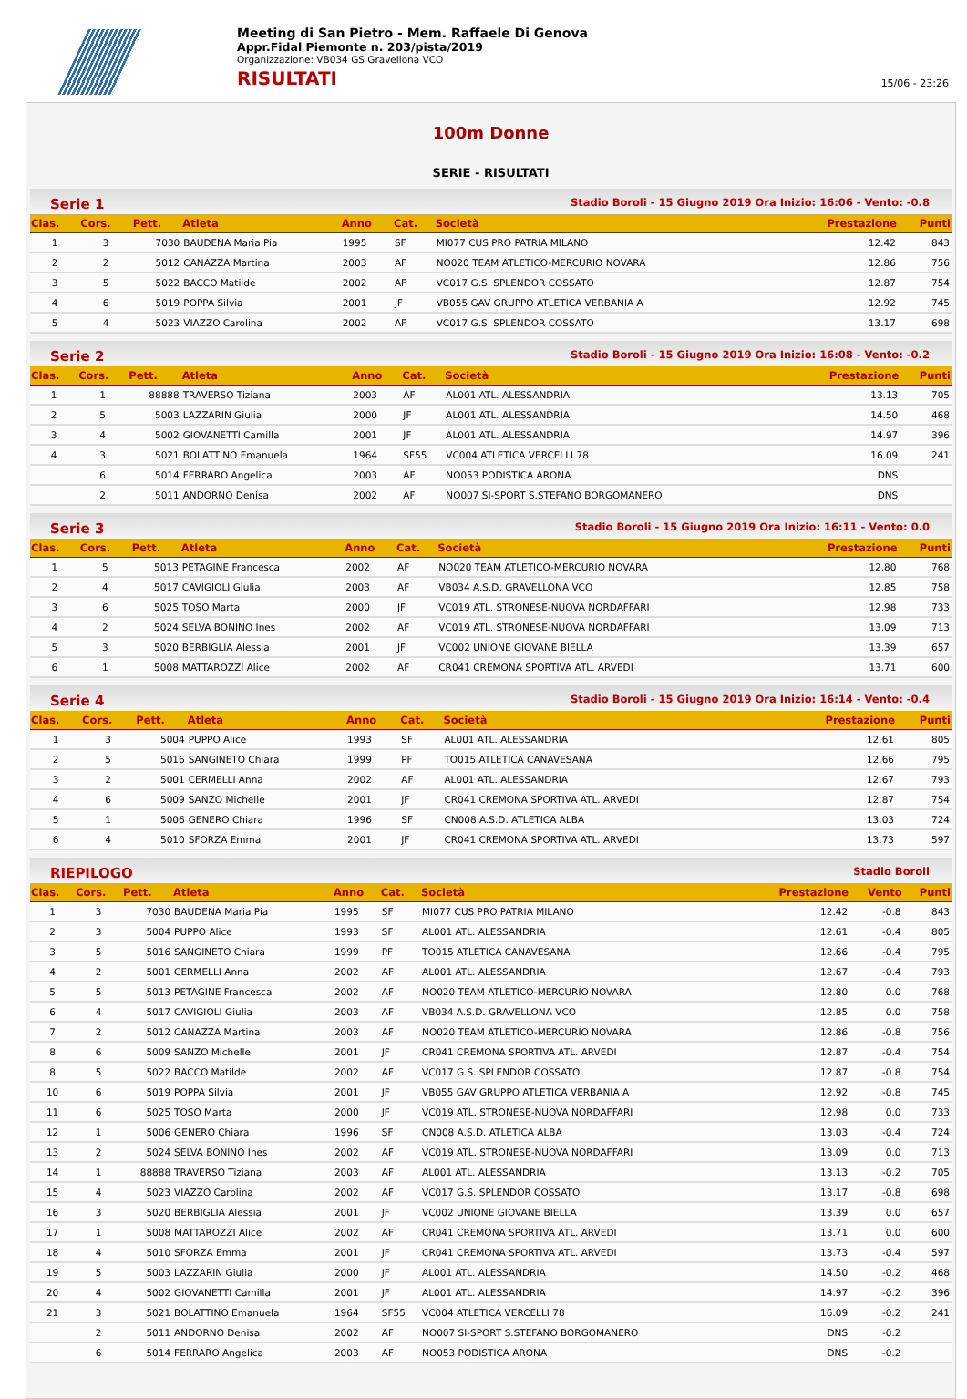Meeting di San Pietro - Mem. Raffaele Di Genova
Appr.Fidal Piemonte n. 203/pista/2019
Organizzazione: VB034 GS Gravellona VCO
RISULTATI 15/06 - 23:26
100m Donne
SERIE - RISULTATI
Serie 1 Stadio Boroli - 15 Giugno 2019 Ora Inizio: 16:06 - Vento: -0.8
| Clas. | Cors. | Pett. | Atleta | Anno | Cat. | Società | Prestazione | Punti |
| --- | --- | --- | --- | --- | --- | --- | --- | --- |
| 1 | 3 | 7030 | BAUDENA Maria Pia | 1995 | SF | MI077 CUS PRO PATRIA MILANO | 12.42 | 843 |
| 2 | 2 | 5012 | CANAZZA Martina | 2003 | AF | NO020 TEAM ATLETICO-MERCURIO NOVARA | 12.86 | 756 |
| 3 | 5 | 5022 | BACCO Matilde | 2002 | AF | VC017 G.S. SPLENDOR COSSATO | 12.87 | 754 |
| 4 | 6 | 5019 | POPPA Silvia | 2001 | JF | VB055 GAV GRUPPO ATLETICA VERBANIA A | 12.92 | 745 |
| 5 | 4 | 5023 | VIAZZO Carolina | 2002 | AF | VC017 G.S. SPLENDOR COSSATO | 13.17 | 698 |
Serie 2 Stadio Boroli - 15 Giugno 2019 Ora Inizio: 16:08 - Vento: -0.2
| Clas. | Cors. | Pett. | Atleta | Anno | Cat. | Società | Prestazione | Punti |
| --- | --- | --- | --- | --- | --- | --- | --- | --- |
| 1 | 1 | 88888 | TRAVERSO Tiziana | 2003 | AF | AL001 ATL. ALESSANDRIA | 13.13 | 705 |
| 2 | 5 | 5003 | LAZZARIN Giulia | 2000 | JF | AL001 ATL. ALESSANDRIA | 14.50 | 468 |
| 3 | 4 | 5002 | GIOVANETTI Camilla | 2001 | JF | AL001 ATL. ALESSANDRIA | 14.97 | 396 |
| 4 | 3 | 5021 | BOLATTINO Emanuela | 1964 | SF55 | VC004 ATLETICA VERCELLI 78 | 16.09 | 241 |
| | 6 | 5014 | FERRARO Angelica | 2003 | AF | NO053 PODISTICA ARONA | DNS | |
| | 2 | 5011 | ANDORNO Denisa | 2002 | AF | NO007 SI-SPORT S.STEFANO BORGOMANERO | DNS | |
Serie 3 Stadio Boroli - 15 Giugno 2019 Ora Inizio: 16:11 - Vento: 0.0
| Clas. | Cors. | Pett. | Atleta | Anno | Cat. | Società | Prestazione | Punti |
| --- | --- | --- | --- | --- | --- | --- | --- | --- |
| 1 | 5 | 5013 | PETAGINE Francesca | 2002 | AF | NO020 TEAM ATLETICO-MERCURIO NOVARA | 12.80 | 768 |
| 2 | 4 | 5017 | CAVIGIOLI Giulia | 2003 | AF | VB034 A.S.D. GRAVELLONA VCO | 12.85 | 758 |
| 3 | 6 | 5025 | TOSO Marta | 2000 | JF | VC019 ATL. STRONESE-NUOVA NORDAFFARI | 12.98 | 733 |
| 4 | 2 | 5024 | SELVA BONINO Ines | 2002 | AF | VC019 ATL. STRONESE-NUOVA NORDAFFARI | 13.09 | 713 |
| 5 | 3 | 5020 | BERBIGLIA Alessia | 2001 | JF | VC002 UNIONE GIOVANE BIELLA | 13.39 | 657 |
| 6 | 1 | 5008 | MATTAROZZI Alice | 2002 | AF | CR041 CREMONA SPORTIVA ATL. ARVEDI | 13.71 | 600 |
Serie 4 Stadio Boroli - 15 Giugno 2019 Ora Inizio: 16:14 - Vento: -0.4
| Clas. | Cors. | Pett. | Atleta | Anno | Cat. | Società | Prestazione | Punti |
| --- | --- | --- | --- | --- | --- | --- | --- | --- |
| 1 | 3 | 5004 | PUPPO Alice | 1993 | SF | AL001 ATL. ALESSANDRIA | 12.61 | 805 |
| 2 | 5 | 5016 | SANGINETO Chiara | 1999 | PF | TO015 ATLETICA CANAVESANA | 12.66 | 795 |
| 3 | 2 | 5001 | CERMELLI Anna | 2002 | AF | AL001 ATL. ALESSANDRIA | 12.67 | 793 |
| 4 | 6 | 5009 | SANZO Michelle | 2001 | JF | CR041 CREMONA SPORTIVA ATL. ARVEDI | 12.87 | 754 |
| 5 | 1 | 5006 | GENERO Chiara | 1996 | SF | CN008 A.S.D. ATLETICA ALBA | 13.03 | 724 |
| 6 | 4 | 5010 | SFORZA Emma | 2001 | JF | CR041 CREMONA SPORTIVA ATL. ARVEDI | 13.73 | 597 |
RIEPILOGO Stadio Boroli
| Clas. | Cors. | Pett. | Atleta | Anno | Cat. | Società | Prestazione | Vento | Punti |
| --- | --- | --- | --- | --- | --- | --- | --- | --- | --- |
| 1 | 3 | 7030 | BAUDENA Maria Pia | 1995 | SF | MI077 CUS PRO PATRIA MILANO | 12.42 | -0.8 | 843 |
| 2 | 3 | 5004 | PUPPO Alice | 1993 | SF | AL001 ATL. ALESSANDRIA | 12.61 | -0.4 | 805 |
| 3 | 5 | 5016 | SANGINETO Chiara | 1999 | PF | TO015 ATLETICA CANAVESANA | 12.66 | -0.4 | 795 |
| 4 | 2 | 5001 | CERMELLI Anna | 2002 | AF | AL001 ATL. ALESSANDRIA | 12.67 | -0.4 | 793 |
| 5 | 5 | 5013 | PETAGINE Francesca | 2002 | AF | NO020 TEAM ATLETICO-MERCURIO NOVARA | 12.80 | 0.0 | 768 |
| 6 | 4 | 5017 | CAVIGIOLI Giulia | 2003 | AF | VB034 A.S.D. GRAVELLONA VCO | 12.85 | 0.0 | 758 |
| 7 | 2 | 5012 | CANAZZA Martina | 2003 | AF | NO020 TEAM ATLETICO-MERCURIO NOVARA | 12.86 | -0.8 | 756 |
| 8 | 6 | 5009 | SANZO Michelle | 2001 | JF | CR041 CREMONA SPORTIVA ATL. ARVEDI | 12.87 | -0.4 | 754 |
| 8 | 5 | 5022 | BACCO Matilde | 2002 | AF | VC017 G.S. SPLENDOR COSSATO | 12.87 | -0.8 | 754 |
| 10 | 6 | 5019 | POPPA Silvia | 2001 | JF | VB055 GAV GRUPPO ATLETICA VERBANIA A | 12.92 | -0.8 | 745 |
| 11 | 6 | 5025 | TOSO Marta | 2000 | JF | VC019 ATL. STRONESE-NUOVA NORDAFFARI | 12.98 | 0.0 | 733 |
| 12 | 1 | 5006 | GENERO Chiara | 1996 | SF | CN008 A.S.D. ATLETICA ALBA | 13.03 | -0.4 | 724 |
| 13 | 2 | 5024 | SELVA BONINO Ines | 2002 | AF | VC019 ATL. STRONESE-NUOVA NORDAFFARI | 13.09 | 0.0 | 713 |
| 14 | 1 | 88888 | TRAVERSO Tiziana | 2003 | AF | AL001 ATL. ALESSANDRIA | 13.13 | -0.2 | 705 |
| 15 | 4 | 5023 | VIAZZO Carolina | 2002 | AF | VC017 G.S. SPLENDOR COSSATO | 13.17 | -0.8 | 698 |
| 16 | 3 | 5020 | BERBIGLIA Alessia | 2001 | JF | VC002 UNIONE GIOVANE BIELLA | 13.39 | 0.0 | 657 |
| 17 | 1 | 5008 | MATTAROZZI Alice | 2002 | AF | CR041 CREMONA SPORTIVA ATL. ARVEDI | 13.71 | 0.0 | 600 |
| 18 | 4 | 5010 | SFORZA Emma | 2001 | JF | CR041 CREMONA SPORTIVA ATL. ARVEDI | 13.73 | -0.4 | 597 |
| 19 | 5 | 5003 | LAZZARIN Giulia | 2000 | JF | AL001 ATL. ALESSANDRIA | 14.50 | -0.2 | 468 |
| 20 | 4 | 5002 | GIOVANETTI Camilla | 2001 | JF | AL001 ATL. ALESSANDRIA | 14.97 | -0.2 | 396 |
| 21 | 3 | 5021 | BOLATTINO Emanuela | 1964 | SF55 | VC004 ATLETICA VERCELLI 78 | 16.09 | -0.2 | 241 |
| | 2 | 5011 | ANDORNO Denisa | 2002 | AF | NO007 SI-SPORT S.STEFANO BORGOMANERO | DNS | -0.2 | |
| | 6 | 5014 | FERRARO Angelica | 2003 | AF | NO053 PODISTICA ARONA | DNS | -0.2 | |